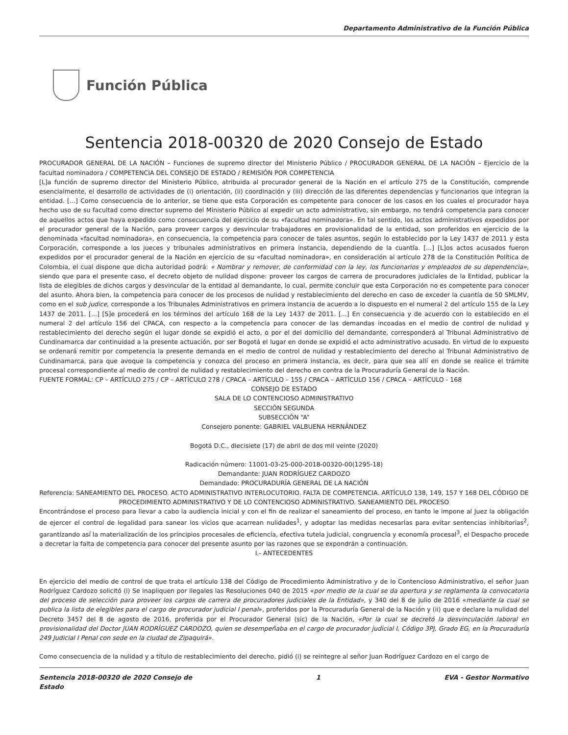Departamento Administrativo de la Función Pública
Función Pública
Sentencia 2018-00320 de 2020 Consejo de Estado
PROCURADOR GENERAL DE LA NACIÓN – Funciones de supremo director del Ministerio Público / PROCURADOR GENERAL DE LA NACIÓN – Ejercicio de la facultad nominadora / COMPETENCIA DEL CONSEJO DE ESTADO / REMISIÓN POR COMPETENCIA
[L]a función de supremo director del Ministerio Público, atribuida al procurador general de la Nación en el artículo 275 de la Constitución, comprende esencialmente, el desarrollo de actividades de (i) orientación, (ii) coordinación y (iii) dirección de las diferentes dependencias y funcionarios que integran la entidad. [...] Como consecuencia de lo anterior, se tiene que esta Corporación es competente para conocer de los casos en los cuales el procurador haya hecho uso de su facultad como director supremo del Ministerio Público al expedir un acto administrativo, sin embargo, no tendrá competencia para conocer de aquellos actos que haya expedido como consecuencia del ejercicio de su «facultad nominadora». En tal sentido, los actos administrativos expedidos por el procurador general de la Nación, para proveer cargos y desvincular trabajadores en provisionalidad de la entidad, son proferidos en ejercicio de la denominada «facultad nominadora», en consecuencia, la competencia para conocer de tales asuntos, según lo establecido por la Ley 1437 de 2011 y esta Corporación, corresponde a los jueces y tribunales administrativos en primera instancia, dependiendo de la cuantía. [...] [L]os actos acusados fueron expedidos por el procurador general de la Nación en ejercicio de su «facultad nominadora», en consideración al artículo 278 de la Constitución Política de Colombia, el cual dispone que dicha autoridad podrá: « Nombrar y remover, de conformidad con la ley, los funcionarios y empleados de su dependencia», siendo que para el presente caso, el decreto objeto de nulidad dispone: proveer los cargos de carrera de procuradores judiciales de la Entidad, publicar la lista de elegibles de dichos cargos y desvincular de la entidad al demandante, lo cual, permite concluir que esta Corporación no es competente para conocer del asunto. Ahora bien, la competencia para conocer de los procesos de nulidad y restablecimiento del derecho en caso de exceder la cuantía de 50 SMLMV, como en el sub judice, corresponde a los Tribunales Administrativos en primera instancia de acuerdo a lo dispuesto en el numeral 2 del artículo 155 de la Ley 1437 de 2011. [...] [S]e procederá en los términos del artículo 168 de la Ley 1437 de 2011. [...] En consecuencia y de acuerdo con lo establecido en el numeral 2 del artículo 156 del CPACA, con respecto a la competencia para conocer de las demandas incoadas en el medio de control de nulidad y restablecimiento del derecho según el lugar donde se expidió el acto, o por el del domicilio del demandante, corresponderá al Tribunal Administrativo de Cundinamarca dar continuidad a la presente actuación, por ser Bogotá el lugar en donde se expidió el acto administrativo acusado. En virtud de lo expuesto se ordenará remitir por competencia la presente demanda en el medio de control de nulidad y restablecimiento del derecho al Tribunal Administrativo de Cundinamarca, para que avoque la competencia y conozca del proceso en primera instancia, es decir, para que sea allí en donde se realice el trámite procesal correspondiente al medio de control de nulidad y restablecimiento del derecho en contra de la Procuraduría General de la Nación.
FUENTE FORMAL: CP – ARTÍCULO 275 / CP – ARTÍCULO 278 / CPACA – ARTÍCULO – 155 / CPACA – ARTÍCULO 156 / CPACA – ARTÍCULO - 168
CONSEJO DE ESTADO
SALA DE LO CONTENCIOSO ADMINISTRATIVO
SECCIÓN SEGUNDA
SUBSECCIÓN “A”
Consejero ponente: GABRIEL VALBUENA HERNÁNDEZ
Bogotá D.C., diecisiete (17) de abril de dos mil veinte (2020)
Radicación número: 11001-03-25-000-2018-00320-00(1295-18)
Demandante: JUAN RODRÍGUEZ CARDOZO
Demandado: PROCURADURÍA GENERAL DE LA NACIÓN
Referencia: SANEAMIENTO DEL PROCESO. ACTO ADMINISTRATIVO INTERLOCUTORIO. FALTA DE COMPETENCIA. ARTÍCULO 138, 149, 157 Y 168 DEL CÓDIGO DE PROCEDIMIENTO ADMINISTRATIVO Y DE LO CONTENCIOSO ADMINISTRATIVO. SANEAMIENTO DEL PROCESO
Encontrándose el proceso para llevar a cabo la audiencia inicial y con el fin de realizar el saneamiento del proceso, en tanto le impone al Juez la obligación de ejercer el control de legalidad para sanear los vicios que acarrean nulidades<sup>1</sup>, y adoptar las medidas necesarias para evitar sentencias inhibitorias<sup>2</sup>, garantizando así la materialización de los principios procesales de eficiencia, efectiva tutela judicial, congruencia y economía procesal<sup>3</sup>, el Despacho procede a decretar la falta de competencia para conocer del presente asunto por las razones que se expondrán a continuación.
I.- ANTECEDENTES
En ejercicio del medio de control de que trata el artículo 138 del Código de Procedimiento Administrativo y de lo Contencioso Administrativo, el señor Juan Rodríguez Cardozo solicitó (i) Se inapliquen por ilegales las Resoluciones 040 de 2015 «por medio de la cual se da apertura y se reglamenta la convocatoria del proceso de selección para proveer los cargos de carrera de procuradores judiciales de la Entidad», y 340 del 8 de julio de 2016 «mediante la cual se publica la lista de elegibles para el cargo de procurador judicial I penal», proferidos por la Procuraduría General de la Nación y (ii) que e declare la nulidad del Decreto 3457 del 8 de agosto de 2016, proferida por el Procurador General (sic) de la Nación, «Por la cual se decretó la desvinculación laboral en provisionalidad del Doctor JUAN RODRÍGUEZ CARDOZO, quien se desempeñaba en el cargo de procurador judicial I, Código 3PJ, Grado EG, en la Procuraduría 249 Judicial I Penal con sede en la ciudad de Zipaquirá».
Como consecuencia de la nulidad y a título de restablecimiento del derecho, pidió (i) se reintegre al señor Juan Rodríguez Cardozo en el cargo de
Sentencia 2018-00320 de 2020 Consejo de
Estado 1 EVA - Gestor Normativo